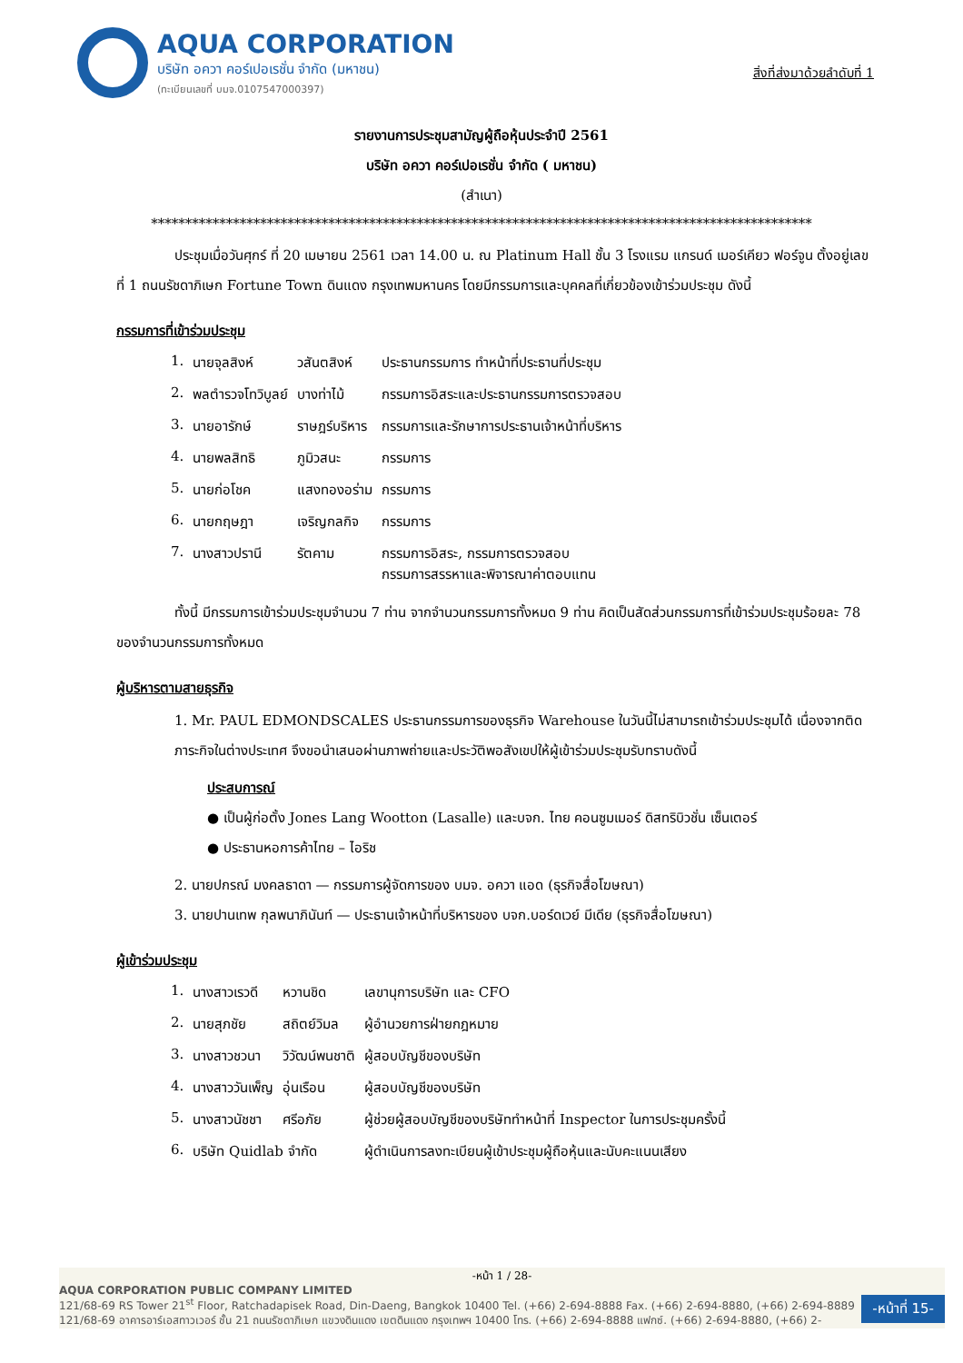AQUA CORPORATION
บริษัท อควา คอร์เปอเรชั่น จำกัด (มหาชน)
(ทะเบียนเลขที่ บมจ.0107547000397)
สิ่งที่ส่งมาด้วยลำดับที่ 1
รายงานการประชุมสามัญผู้ถือหุ้นประจำปี 2561
บริษัท อควา คอร์เปอเรชั่น จำกัด ( มหาชน)
(สำเนา)
*************************************************************************************************
ประชุมเมื่อวันศุกร์ ที่ 20 เมษายน 2561 เวลา 14.00 น. ณ Platinum Hall ชั้น 3 โรงแรม แกรนด์ เมอร์เคียว ฟอร์จูน ตั้งอยู่เลขที่ 1 ถนนรัชดาภิเษก Fortune Town ดินแดง กรุงเทพมหานคร โดยมีกรรมการและบุคคลที่เกี่ยวข้องเข้าร่วมประชุม ดังนี้
กรรมการที่เข้าร่วมประชุม
| 1. | นายจุลสิงห์ | วสันตสิงห์ | ประธานกรรมการ ทำหน้าที่ประธานที่ประชุม |
| 2. | พลตำรวจโทวิบูลย์ | บางท่าไม้ | กรรมการอิสระและประธานกรรมการตรวจสอบ |
| 3. | นายอารักษ์ | ราษฎร์บริหาร | กรรมการและรักษาการประธานเจ้าหน้าที่บริหาร |
| 4. | นายพลสิทธิ | ภูมิวสนะ | กรรมการ |
| 5. | นายก่อโชค | แสงทองอร่าม | กรรมการ |
| 6. | นายกฤษฎา | เจริญกลกิจ | กรรมการ |
| 7. | นางสาวปรานี | รัตคาม | กรรมการอิสระ, กรรมการตรวจสอบ กรรมการสรรหาและพิจารณาค่าตอบแทน |
ทั้งนี้ มีกรรมการเข้าร่วมประชุมจำนวน 7 ท่าน จากจำนวนกรรมการทั้งหมด 9 ท่าน คิดเป็นสัดส่วนกรรมการที่เข้าร่วมประชุมร้อยละ 78 ของจำนวนกรรมการทั้งหมด
ผู้บริหารตามสายธุรกิจ
1. Mr. PAUL EDMONDSCALES ประธานกรรมการของธุรกิจ Warehouse ในวันนี้ไม่สามารถเข้าร่วมประชุมได้ เนื่องจากติดภาระกิจในต่างประเทศ จึงขอนำเสนอผ่านภาพถ่ายและประวัติพอสังเขปให้ผู้เข้าร่วมประชุมรับทราบดังนี้
ประสบการณ์
● เป็นผู้ก่อตั้ง Jones Lang Wootton (Lasalle) และบจก. ไทย คอนซูมเมอร์ ดิสทริบิวชั่น เซ็นเตอร์
● ประธานหอการค้าไทย – ไอริช
2. นายปกรณ์ มงคลธาดา — กรรมการผู้จัดการของ บมจ. อควา แอด (ธุรกิจสื่อโฆษณา)
3. นายปานเทพ กุลพนาภินันท์ — ประธานเจ้าหน้าที่บริหารของ บจก.บอร์ดเวย์ มีเดีย (ธุรกิจสื่อโฆษณา)
ผู้เข้าร่วมประชุม
| 1. | นางสาวเรวดี | หวานชิด | เลขานุการบริษัท และ CFO |
| 2. | นายสุภชัย | สถิตย์วิมล | ผู้อำนวยการฝ่ายกฎหมาย |
| 3. | นางสาวชวนา | วิวัฒน์พนชาติ | ผู้สอบบัญชีของบริษัท |
| 4. | นางสาววันเพ็ญ | อุ่นเรือน | ผู้สอบบัญชีของบริษัท |
| 5. | นางสาวนัชชา | ศรีอภัย | ผู้ช่วยผู้สอบบัญชีของบริษัททำหน้าที่ Inspector ในการประชุมครั้งนี้ |
| 6. | บริษัท Quidlab จำกัด | | ผู้ดำเนินการลงทะเบียนผู้เข้าประชุมผู้ถือหุ้นและนับคะแนนเสียง |
-หน้า 1 / 28-
AQUA CORPORATION PUBLIC COMPANY LIMITED
121/68-69 RS Tower 21<sup>st</sup> Floor, Ratchadapisek Road, Din-Daeng, Bangkok 10400 Tel. (+66) 2-694-8888 Fax. (+66) 2-694-8880, (+66) 2-694-8889
121/68-69 อาคารอาร์เอสทาวเวอร์ ชั้น 21 ถนนรัชดาภิเษก แขวงดินแดง เขตดินแดง กรุงเทพฯ 10400 โทร. (+66) 2-694-8888 แฟกซ์. (+66) 2-694-8880, (+66) 2-
-หน้าที่ 15-